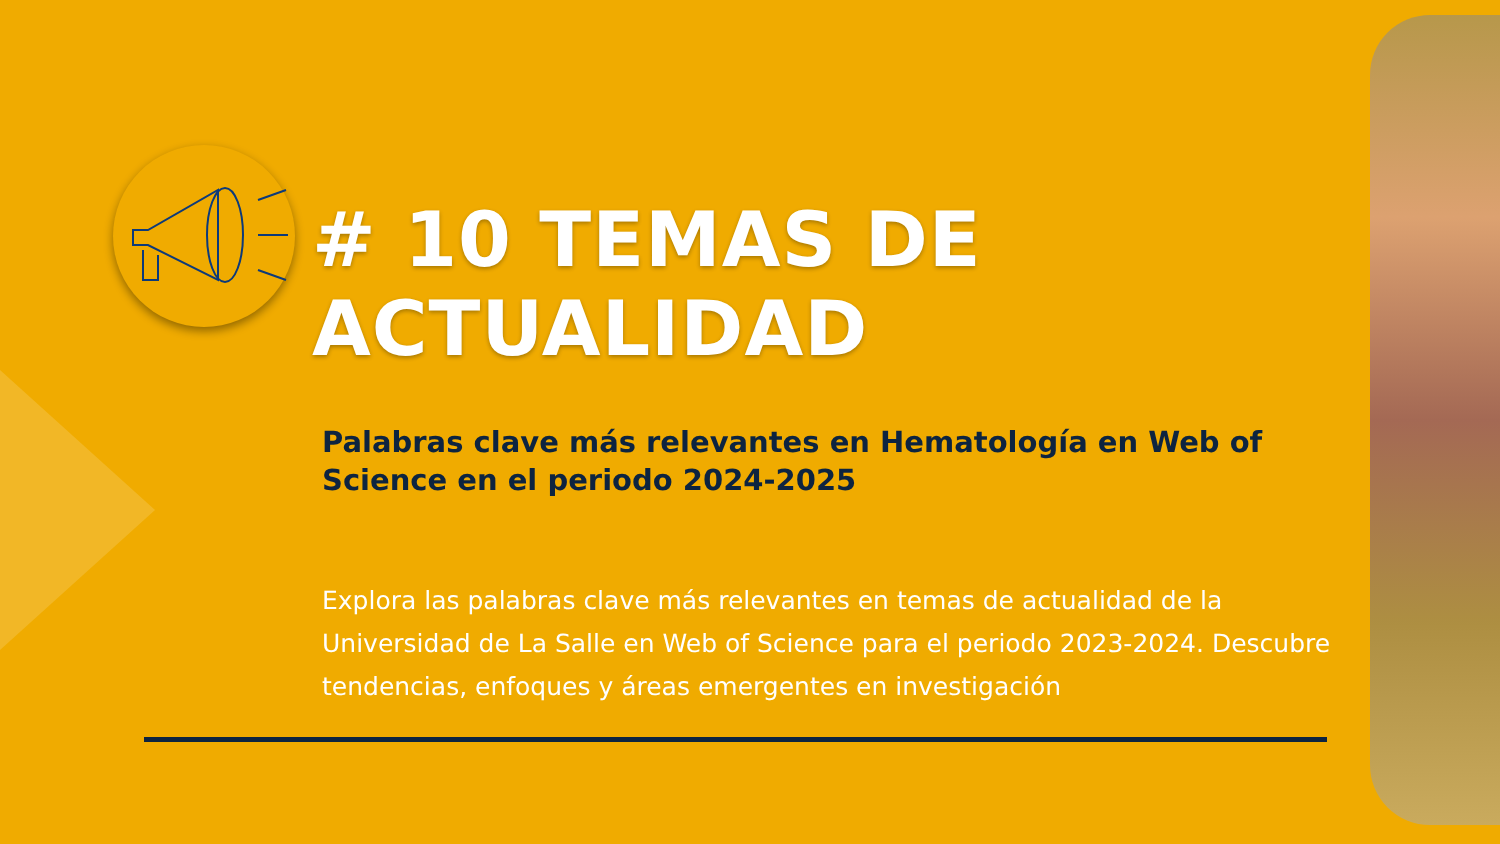# 10 TEMAS DE ACTUALIDAD
Palabras clave más relevantes en Hematología en Web of Science en el periodo 2024-2025
Explora las palabras clave más relevantes en temas de actualidad de la Universidad de La Salle en Web of Science para el periodo 2023-2024. Descubre tendencias, enfoques y áreas emergentes en investigación